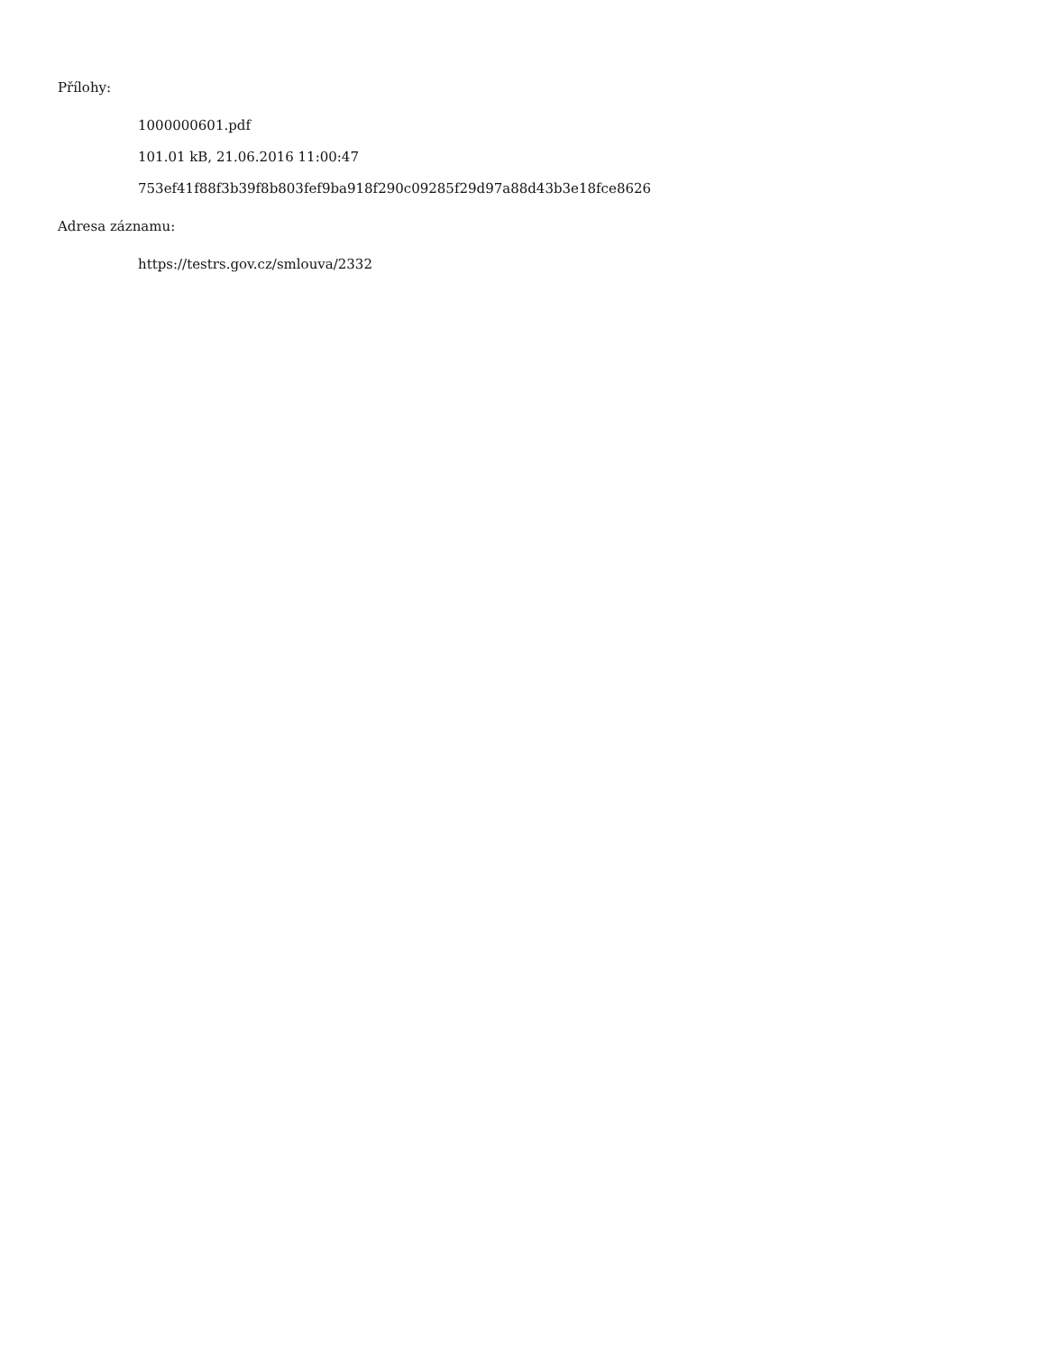Přílohy:
1000000601.pdf
101.01 kB, 21.06.2016 11:00:47
753ef41f88f3b39f8b803fef9ba918f290c09285f29d97a88d43b3e18fce8626
Adresa záznamu:
https://testrs.gov.cz/smlouva/2332